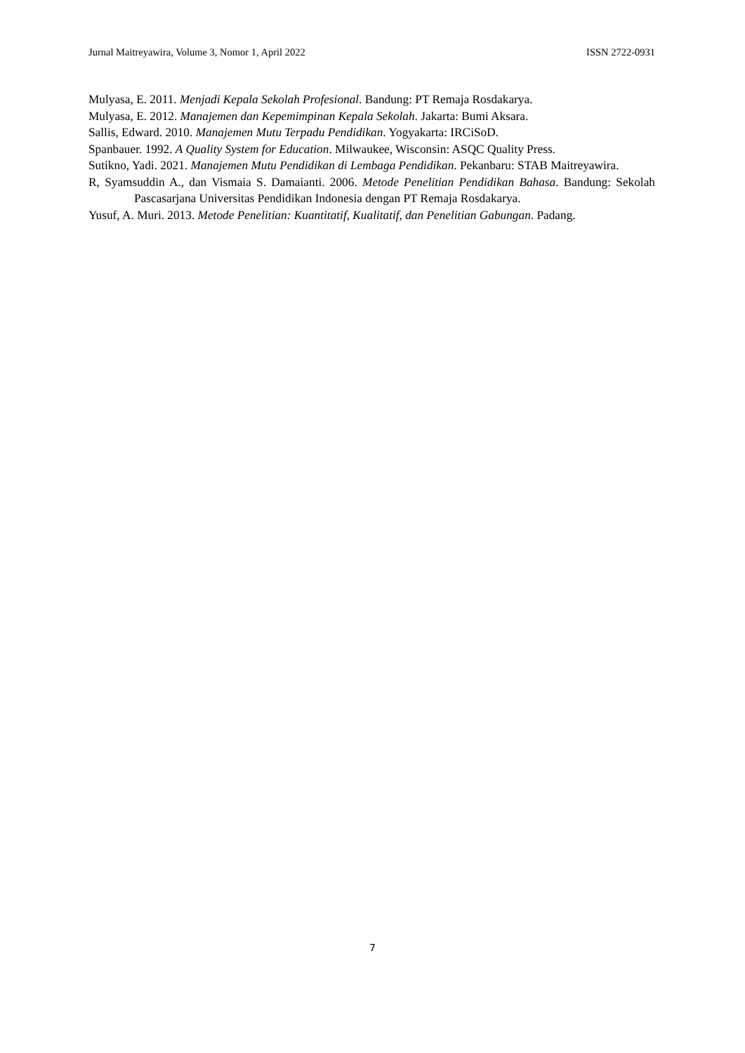Jurnal Maitreyawira, Volume 3, Nomor 1, April 2022 ISSN 2722-0931
Mulyasa, E. 2011. Menjadi Kepala Sekolah Profesional. Bandung: PT Remaja Rosdakarya.
Mulyasa, E. 2012. Manajemen dan Kepemimpinan Kepala Sekolah. Jakarta: Bumi Aksara.
Sallis, Edward. 2010. Manajemen Mutu Terpadu Pendidikan. Yogyakarta: IRCiSoD.
Spanbauer. 1992. A Quality System for Education. Milwaukee, Wisconsin: ASQC Quality Press.
Sutikno, Yadi. 2021. Manajemen Mutu Pendidikan di Lembaga Pendidikan. Pekanbaru: STAB Maitreyawira.
R, Syamsuddin A., dan Vismaia S. Damaianti. 2006. Metode Penelitian Pendidikan Bahasa. Bandung: Sekolah Pascasarjana Universitas Pendidikan Indonesia dengan PT Remaja Rosdakarya.
Yusuf, A. Muri. 2013. Metode Penelitian: Kuantitatif, Kualitatif, dan Penelitian Gabungan. Padang.
7